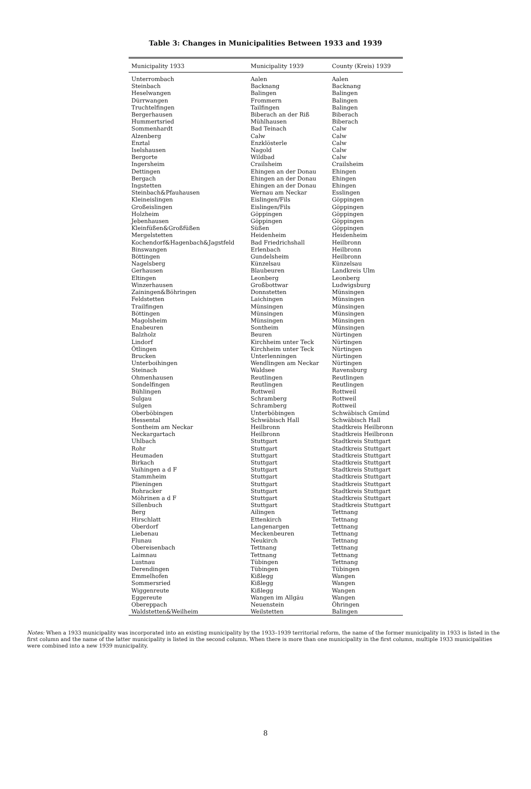Table 3: Changes in Municipalities Between 1933 and 1939
| Municipality 1933 | Municipality 1939 | County (Kreis) 1939 |
| --- | --- | --- |
| Unterrombach | Aalen | Aalen |
| Steinbach | Backnang | Backnang |
| Heselwangen | Balingen | Balingen |
| Dürrwangen | Frommern | Balingen |
| Truchtelfingen | Tailfingen | Balingen |
| Bergerhausen | Biberach an der Riß | Biberach |
| Hummertsried | Mühlhausen | Biberach |
| Sommenhardt | Bad Teinach | Calw |
| Alzenberg | Calw | Calw |
| Enztal | Enzklösterle | Calw |
| Iselshausen | Nagold | Calw |
| Bergorte | Wildbad | Calw |
| Ingersheim | Crailsheim | Crailsheim |
| Dettingen | Ehingen an der Donau | Ehingen |
| Bergach | Ehingen an der Donau | Ehingen |
| Ingstetten | Ehingen an der Donau | Ehingen |
| Steinbach&Pfauhausen | Wernau am Neckar | Esslingen |
| Kleineislingen | Eislingen/Fils | Göppingen |
| Großeislingen | Eislingen/Fils | Göppingen |
| Holzheim | Göppingen | Göppingen |
| Jebenhausen | Göppingen | Göppingen |
| Kleinfüßen&Großfüßen | Süßen | Göppingen |
| Mergelstetten | Heidenheim | Heidenheim |
| Kochendorf&Hagenbach&Jagstfeld | Bad Friedrichshall | Heilbronn |
| Binswangen | Erlenbach | Heilbronn |
| Böttingen | Gundelsheim | Heilbronn |
| Nagelsberg | Künzelsau | Künzelsau |
| Gerhausen | Blaubeuren | Landkreis Ulm |
| Eltingen | Leonberg | Leonberg |
| Winzerhausen | Großbottwar | Ludwigsburg |
| Zainingen&Böhringen | Donnstetten | Münsingen |
| Feldstetten | Laichingen | Münsingen |
| Trailfingen | Münsingen | Münsingen |
| Böttingen | Münsingen | Münsingen |
| Magolsheim | Münsingen | Münsingen |
| Enabeuren | Sontheim | Münsingen |
| Balzholz | Beuren | Nürtingen |
| Lindorf | Kirchheim unter Teck | Nürtingen |
| Ötlingen | Kirchheim unter Teck | Nürtingen |
| Brucken | Unterlenningen | Nürtingen |
| Unterboihingen | Wendlingen am Neckar | Nürtingen |
| Steinach | Waldsee | Ravensburg |
| Ohmenhausen | Reutlingen | Reutlingen |
| Sondelfingen | Reutlingen | Reutlingen |
| Bühlingen | Rottweil | Rottweil |
| Sulgau | Schramberg | Rottweil |
| Sulgen | Schramberg | Rottweil |
| Oberböbingen | Unterböbingen | Schwäbisch Gmünd |
| Hessental | Schwäbisch Hall | Schwäbisch Hall |
| Sontheim am Neckar | Heilbronn | Stadtkreis Heilbronn |
| Neckargartach | Heilbronn | Stadtkreis Heilbronn |
| Uhlbach | Stuttgart | Stadtkreis Stuttgart |
| Rohr | Stuttgart | Stadtkreis Stuttgart |
| Heumaden | Stuttgart | Stadtkreis Stuttgart |
| Birkach | Stuttgart | Stadtkreis Stuttgart |
| Vaihingen a d F | Stuttgart | Stadtkreis Stuttgart |
| Stammheim | Stuttgart | Stadtkreis Stuttgart |
| Plieningen | Stuttgart | Stadtkreis Stuttgart |
| Rohracker | Stuttgart | Stadtkreis Stuttgart |
| Möhrinen a d F | Stuttgart | Stadtkreis Stuttgart |
| Sillenbuch | Stuttgart | Stadtkreis Stuttgart |
| Berg | Ailingen | Tettnang |
| Hirschlatt | Ettenkirch | Tettnang |
| Oberdorf | Langenargen | Tettnang |
| Liebenau | Meckenbeuren | Tettnang |
| Flunau | Neukirch | Tettnang |
| Obereisenbach | Tettnang | Tettnang |
| Laimnau | Tettnang | Tettnang |
| Lustnau | Tübingen | Tettnang |
| Derendingen | Tübingen | Tübingen |
| Emmelhofen | Kißlegg | Wangen |
| Sommersried | Kißlegg | Wangen |
| Wiggenreute | Kißlegg | Wangen |
| Eggereute | Wangen im Allgäu | Wangen |
| Obereppach | Neuenstein | Öhringen |
| Waldstetten&Weilheim | Weilstetten | Balingen |
Notes: When a 1933 municipality was incorporated into an existing municipality by the 1933–1939 territorial reform, the name of the former municipality in 1933 is listed in the first column and the name of the latter municipality is listed in the second column. When there is more than one municipality in the first column, multiple 1933 municipalities were combined into a new 1939 municipality.
8